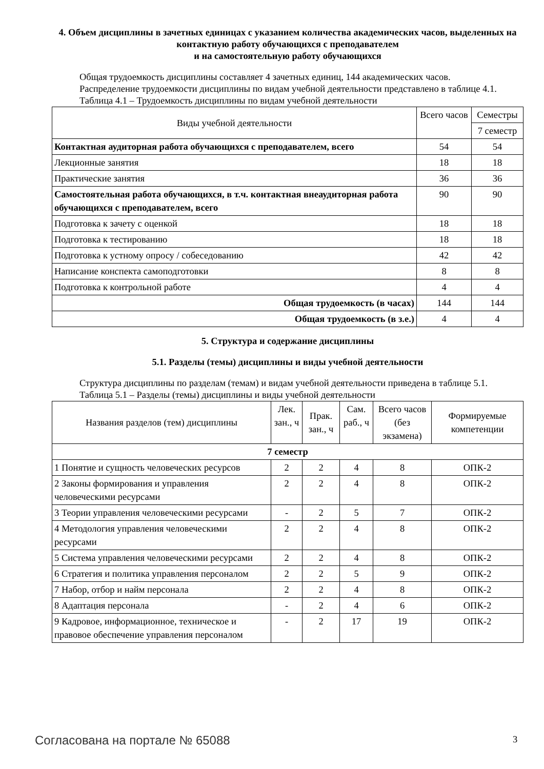4. Объем дисциплины в зачетных единицах с указанием количества академических часов, выделенных на контактную работу обучающихся с преподавателем
и на самостоятельную работу обучающихся
Общая трудоемкость дисциплины составляет 4 зачетных единиц, 144 академических часов.
Распределение трудоемкости дисциплины по видам учебной деятельности представлено в таблице 4.1.
Таблица 4.1 – Трудоемкость дисциплины по видам учебной деятельности
| Виды учебной деятельности | Всего часов | Семестры |
| --- | --- | --- |
| | | 7 семестр |
| Контактная аудиторная работа обучающихся с преподавателем, всего | 54 | 54 |
| Лекционные занятия | 18 | 18 |
| Практические занятия | 36 | 36 |
| Самостоятельная работа обучающихся, в т.ч. контактная внеаудиторная работа обучающихся с преподавателем, всего | 90 | 90 |
| Подготовка к зачету с оценкой | 18 | 18 |
| Подготовка к тестированию | 18 | 18 |
| Подготовка к устному опросу / собеседованию | 42 | 42 |
| Написание конспекта самоподготовки | 8 | 8 |
| Подготовка к контрольной работе | 4 | 4 |
| Общая трудоемкость (в часах) | 144 | 144 |
| Общая трудоемкость (в з.е.) | 4 | 4 |
5. Структура и содержание дисциплины
5.1. Разделы (темы) дисциплины и виды учебной деятельности
Структура дисциплины по разделам (темам) и видам учебной деятельности приведена в таблице 5.1.
Таблица 5.1 – Разделы (темы) дисциплины и виды учебной деятельности
| Названия разделов (тем) дисциплины | Лек. зан., ч | Прак. зан., ч | Сам. раб., ч | Всего часов (без экзамена) | Формируемые компетенции |
| --- | --- | --- | --- | --- | --- |
| 7 семестр | | | | | |
| 1 Понятие и сущность человеческих ресурсов | 2 | 2 | 4 | 8 | ОПК-2 |
| 2 Законы формирования и управления человеческими ресурсами | 2 | 2 | 4 | 8 | ОПК-2 |
| 3 Теории управления человеческими ресурсами | - | 2 | 5 | 7 | ОПК-2 |
| 4 Методология управления человеческими ресурсами | 2 | 2 | 4 | 8 | ОПК-2 |
| 5 Система управления человеческими ресурсами | 2 | 2 | 4 | 8 | ОПК-2 |
| 6 Стратегия и политика управления персоналом | 2 | 2 | 5 | 9 | ОПК-2 |
| 7 Набор, отбор и найм персонала | 2 | 2 | 4 | 8 | ОПК-2 |
| 8 Адаптация персонала | - | 2 | 4 | 6 | ОПК-2 |
| 9 Кадровое, информационное, техническое и правовое обеспечение управления персоналом | - | 2 | 17 | 19 | ОПК-2 |
Согласована на портале № 65088 3